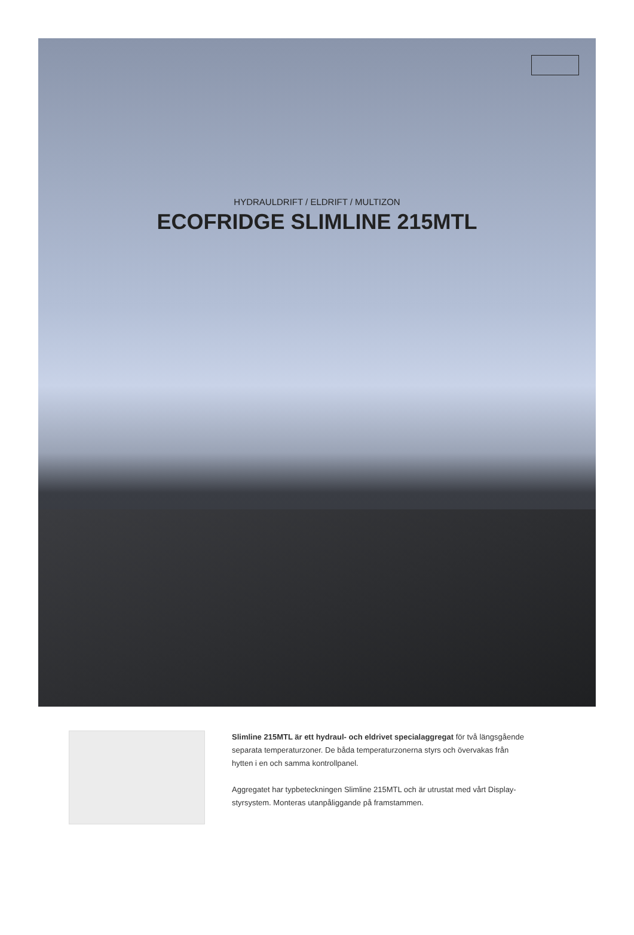HYDRAULDRIFT / ELDRIFT / MULTIZON
ECOFRIDGE SLIMLINE 215MTL
Slimline 215MTL är ett hydraul- och eldrivet specialaggregat för två längsgående separata temperaturzoner. De båda temperaturzonerna styrs och övervakas från hytten i en och samma kontrollpanel.
Aggregatet har typbeteckningen Slimline 215MTL och är utrustat med vårt Display-styrsystem. Monteras utanpåliggande på framstammen.